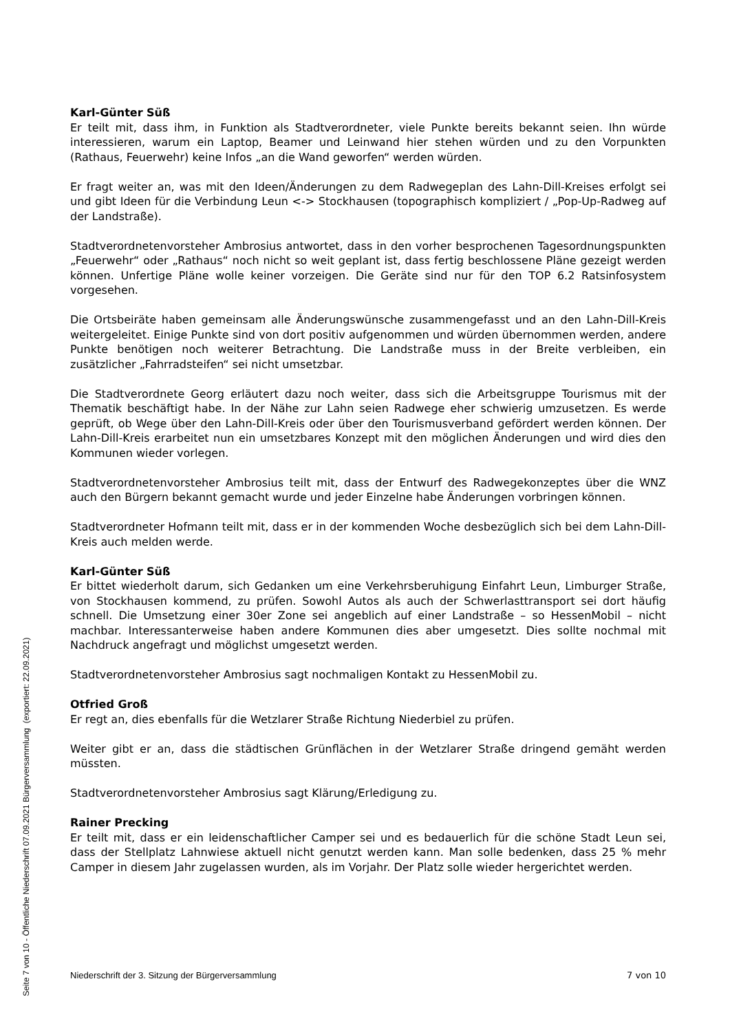Karl-Günter Süß
Er teilt mit, dass ihm, in Funktion als Stadtverordneter, viele Punkte bereits bekannt seien. Ihn würde interessieren, warum ein Laptop, Beamer und Leinwand hier stehen würden und zu den Vorpunkten (Rathaus, Feuerwehr) keine Infos „an die Wand geworfen“ werden würden.
Er fragt weiter an, was mit den Ideen/Änderungen zu dem Radwegeplan des Lahn-Dill-Kreises erfolgt sei und gibt Ideen für die Verbindung Leun <-> Stockhausen (topographisch kompliziert / „Pop-Up-Radweg auf der Landstraße).
Stadtverordnetenvorsteher Ambrosius antwortet, dass in den vorher besprochenen Tagesordnungspunkten „Feuerwehr“ oder „Rathaus“ noch nicht so weit geplant ist, dass fertig beschlossene Pläne gezeigt werden können. Unfertige Pläne wolle keiner vorzeigen. Die Geräte sind nur für den TOP 6.2 Ratsinfosystem vorgesehen.
Die Ortsbeiräte haben gemeinsam alle Änderungswünsche zusammengefasst und an den Lahn-Dill-Kreis weitergeleitet. Einige Punkte sind von dort positiv aufgenommen und würden übernommen werden, andere Punkte benötigen noch weiterer Betrachtung. Die Landstraße muss in der Breite verbleiben, ein zusätzlicher „Fahrradsteifen“ sei nicht umsetzbar.
Die Stadtverordnete Georg erläutert dazu noch weiter, dass sich die Arbeitsgruppe Tourismus mit der Thematik beschäftigt habe. In der Nähe zur Lahn seien Radwege eher schwierig umzusetzen. Es werde geprüft, ob Wege über den Lahn-Dill-Kreis oder über den Tourismusverband gefördert werden können. Der Lahn-Dill-Kreis erarbeitet nun ein umsetzbares Konzept mit den möglichen Änderungen und wird dies den Kommunen wieder vorlegen.
Stadtverordnetenvorsteher Ambrosius teilt mit, dass der Entwurf des Radwegekonzeptes über die WNZ auch den Bürgern bekannt gemacht wurde und jeder Einzelne habe Änderungen vorbringen können.
Stadtverordneter Hofmann teilt mit, dass er in der kommenden Woche desbezüglich sich bei dem Lahn-Dill-Kreis auch melden werde.
Karl-Günter Süß
Er bittet wiederholt darum, sich Gedanken um eine Verkehrsberuhigung Einfahrt Leun, Limburger Straße, von Stockhausen kommend, zu prüfen. Sowohl Autos als auch der Schwerlasttransport sei dort häufig schnell. Die Umsetzung einer 30er Zone sei angeblich auf einer Landstraße – so HessenMobil – nicht machbar. Interessanterweise haben andere Kommunen dies aber umgesetzt. Dies sollte nochmal mit Nachdruck angefragt und möglichst umgesetzt werden.
Stadtverordnetenvorsteher Ambrosius sagt nochmaligen Kontakt zu HessenMobil zu.
Otfried Groß
Er regt an, dies ebenfalls für die Wetzlarer Straße Richtung Niederbiel zu prüfen.
Weiter gibt er an, dass die städtischen Grünflächen in der Wetzlarer Straße dringend gemäht werden müssten.
Stadtverordnetenvorsteher Ambrosius sagt Klärung/Erledigung zu.
Rainer Precking
Er teilt mit, dass er ein leidenschaftlicher Camper sei und es bedauerlich für die schöne Stadt Leun sei, dass der Stellplatz Lahnwiese aktuell nicht genutzt werden kann. Man solle bedenken, dass 25 % mehr Camper in diesem Jahr zugelassen wurden, als im Vorjahr. Der Platz solle wieder hergerichtet werden.
Niederschrift der 3. Sitzung der Bürgerversammlung 7 von 10
Seite 7 von 10 - Öffentliche Niederschrift 07.09.2021 Bürgerversammlung (exportiert: 22.09.2021)